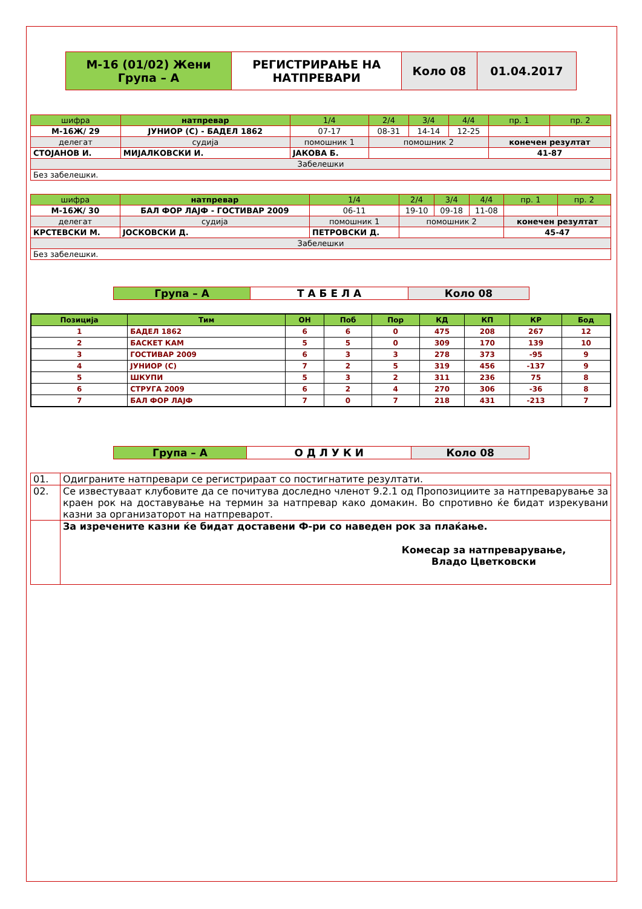| М-16 (01/02) Жени Група – А | РЕГИСТРИРАЊЕ НА НАТПРЕВАРИ | Коло 08 | 01.04.2017 |
| шифра | натпревар | | | 1/4 | 2/4 | 3/4 | 4/4 | пр. 1 | пр. 2 |
| М-16Ж/ 29 | ЈУНИОР (С) - БАДЕЛ 1862 | | | 07-17 | 08-31 | 14-14 | 12-25 | | |
| делегат | | судија | помошник 1 | | помошник 2 | | | конечен резултат | |
| СТОЈАНОВ И. | | МИЈАЛКОВСКИ И. | ЈАКОВА Б. | | | | | 41-87 | |
| Забелешки | | | | | | | | | |
| Без забелешки. | | | | | | | | | |
| шифра | натпревар | | | 1/4 | 2/4 | 3/4 | 4/4 | пр. 1 | пр. 2 |
| М-16Ж/ 30 | БАЛ ФОР ЛАЈФ - ГОСТИВАР 2009 | | | 06-11 | 19-10 | 09-18 | 11-08 | | |
| делегат | | судија | помошник 1 | | помошник 2 | | | конечен резултат | |
| КРСТЕВСКИ М. | | ЈОСКОВСКИ Д. | ПЕТРОВСКИ Д. | | | | | 45-47 | |
| Забелешки | | | | | | | | | |
| Без забелешки. | | | | | | | | | |
| Група – А | Т А Б Е Л А | Коло 08 |
| Позиција | Тим | ОН | Поб | Пор | КД | КП | КР | Бод |
| --- | --- | --- | --- | --- | --- | --- | --- | --- |
| 1 | БАДЕЛ 1862 | 6 | 6 | 0 | 475 | 208 | 267 | 12 |
| 2 | БАСКЕТ КАМ | 5 | 5 | 0 | 309 | 170 | 139 | 10 |
| 3 | ГОСТИВАР 2009 | 6 | 3 | 3 | 278 | 373 | -95 | 9 |
| 4 | ЈУНИОР (С) | 7 | 2 | 5 | 319 | 456 | -137 | 9 |
| 5 | ШКУПИ | 5 | 3 | 2 | 311 | 236 | 75 | 8 |
| 6 | СТРУГА 2009 | 6 | 2 | 4 | 270 | 306 | -36 | 8 |
| 7 | БАЛ ФОР ЛАЈФ | 7 | 0 | 7 | 218 | 431 | -213 | 7 |
| Група – А | О Д Л У К И | Коло 08 |
| 01. | Одиграните натпревари се регистрираат со постигнатите резултати. |
| 02. | Се известуваат клубовите да се почитува доследно членот 9.2.1 од Пропозициите за натпреварување за краен рок на доставување на термин за натпревар како домакин. Во спротивно ќе бидат изрекувани казни за организаторот на натпреварот. |
| | За изречените казни ќе бидат доставени Ф-ри со наведен рок за плаќање. Комесар за натпреварување, Владо Цветковски |